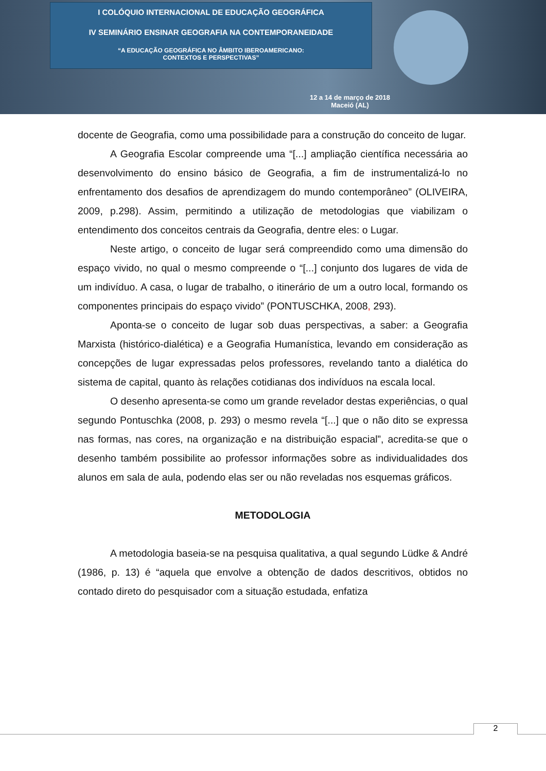I COLÓQUIO INTERNACIONAL DE EDUCAÇÃO GEOGRÁFICA
IV SEMINÁRIO ENSINAR GEOGRAFIA NA CONTEMPORANEIDADE
“A EDUCAÇÃO GEOGRÁFICA NO ÂMBITO IBEROAMERICANO:
CONTEXTOS E PERSPECTIVAS”
12 a 14 de março de 2018
Maceió (AL)
docente de Geografia, como uma possibilidade para a construção do conceito de lugar.
A Geografia Escolar compreende uma “[...] ampliação científica necessária ao desenvolvimento do ensino básico de Geografia, a fim de instrumentalizá-lo no enfrentamento dos desafios de aprendizagem do mundo contemporâneo” (OLIVEIRA, 2009, p.298). Assim, permitindo a utilização de metodologias que viabilizam o entendimento dos conceitos centrais da Geografia, dentre eles: o Lugar.
Neste artigo, o conceito de lugar será compreendido como uma dimensão do espaço vivido, no qual o mesmo compreende o “[...] conjunto dos lugares de vida de um indivíduo. A casa, o lugar de trabalho, o itinerário de um a outro local, formando os componentes principais do espaço vivido” (PONTUSCHKA, 2008, 293).
Aponta-se o conceito de lugar sob duas perspectivas, a saber: a Geografia Marxista (histórico-dialética) e a Geografia Humanística, levando em consideração as concepções de lugar expressadas pelos professores, revelando tanto a dialética do sistema de capital, quanto às relações cotidianas dos indivíduos na escala local.
O desenho apresenta-se como um grande revelador destas experiências, o qual segundo Pontuschka (2008, p. 293) o mesmo revela “[...] que o não dito se expressa nas formas, nas cores, na organização e na distribuição espacial”, acredita-se que o desenho também possibilite ao professor informações sobre as individualidades dos alunos em sala de aula, podendo elas ser ou não reveladas nos esquemas gráficos.
METODOLOGIA
A metodologia baseia-se na pesquisa qualitativa, a qual segundo Lüdke & André (1986, p. 13) é “aquela que envolve a obtenção de dados descritivos, obtidos no contado direto do pesquisador com a situação estudada, enfatiza
2